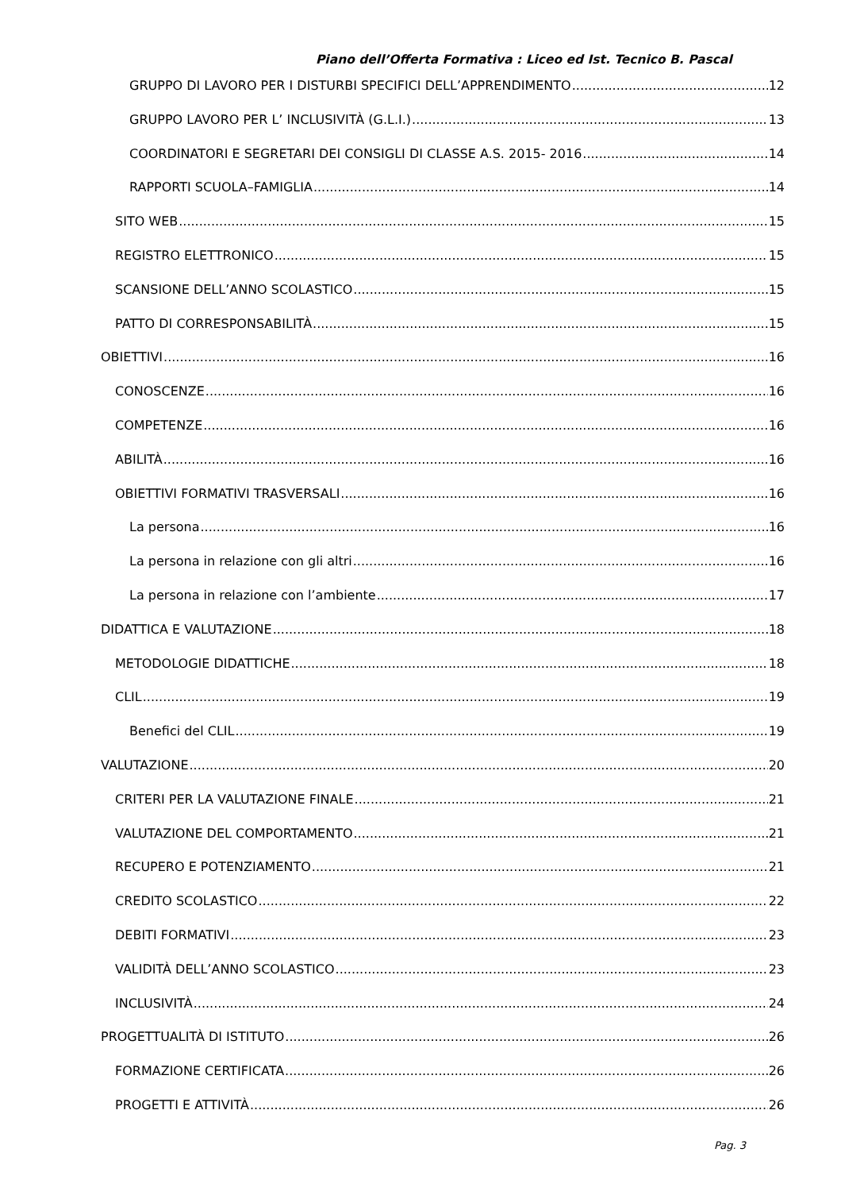Piano dell’Offerta Formativa : Liceo ed Ist. Tecnico B. Pascal
GRUPPO DI LAVORO PER I DISTURBI SPECIFICI DELL’APPRENDIMENTO 12
GRUPPO LAVORO PER L’ INCLUSIVITÀ (G.L.I.) 13
COORDINATORI E SEGRETARI DEI CONSIGLI DI CLASSE A.S. 2015- 2016 14
RAPPORTI SCUOLA–FAMIGLIA 14
SITO WEB 15
REGISTRO ELETTRONICO 15
SCANSIONE DELL’ANNO SCOLASTICO 15
PATTO DI CORRESPONSABILITÀ 15
OBIETTIVI 16
CONOSCENZE 16
COMPETENZE 16
ABILITÀ 16
OBIETTIVI FORMATIVI TRASVERSALI 16
La persona 16
La persona in relazione con gli altri 16
La persona in relazione con l’ambiente 17
DIDATTICA E VALUTAZIONE 18
METODOLOGIE DIDATTICHE 18
CLIL 19
Benefici del CLIL 19
VALUTAZIONE 20
CRITERI PER LA VALUTAZIONE FINALE 21
VALUTAZIONE DEL COMPORTAMENTO 21
RECUPERO E POTENZIAMENTO 21
CREDITO SCOLASTICO 22
DEBITI FORMATIVI 23
VALIDITÀ DELL’ANNO SCOLASTICO 23
INCLUSIVITÀ 24
PROGETTUALITÀ DI ISTITUTO 26
FORMAZIONE CERTIFICATA 26
PROGETTI E ATTIVITÀ 26
Pag. 3